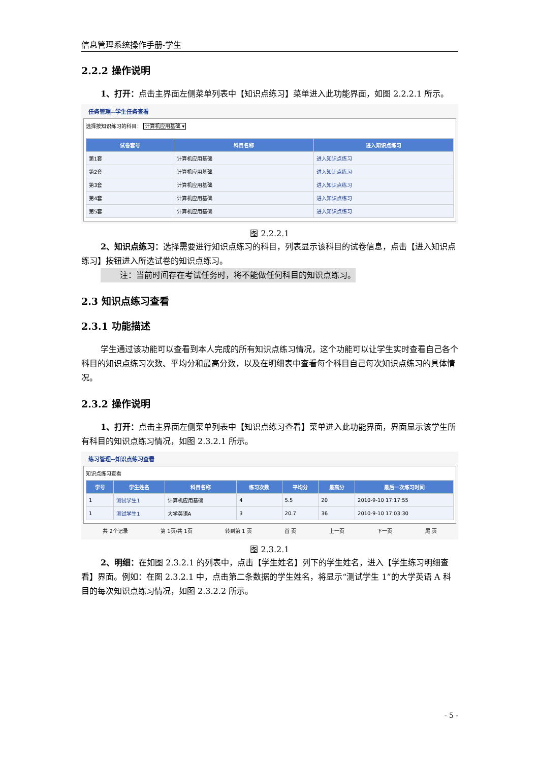信息管理系统操作手册-学生
2.2.2 操作说明
1、打开：点击主界面左侧菜单列表中【知识点练习】菜单进入此功能界面，如图 2.2.2.1 所示。
任务管理--学生任务查看
选择按知识练习的科目： 计算机应用基础 ▾
| 试卷套号 | 科目名称 | 进入知识点练习 |
| --- | --- | --- |
| 第1套 | 计算机应用基础 | 进入知识点练习 |
| 第2套 | 计算机应用基础 | 进入知识点练习 |
| 第3套 | 计算机应用基础 | 进入知识点练习 |
| 第4套 | 计算机应用基础 | 进入知识点练习 |
| 第5套 | 计算机应用基础 | 进入知识点练习 |
图 2.2.2.1
2、知识点练习：选择需要进行知识点练习的科目，列表显示该科目的试卷信息，点击【进入知识点练习】按钮进入所选试卷的知识点练习。
注：当前时间存在考试任务时，将不能做任何科目的知识点练习。
2.3 知识点练习查看
2.3.1 功能描述
学生通过该功能可以查看到本人完成的所有知识点练习情况，这个功能可以让学生实时查看自己各个科目的知识点练习次数、平均分和最高分数，以及在明细表中查看每个科目自己每次知识点练习的具体情况。
2.3.2 操作说明
1、打开：点击主界面左侧菜单列表中【知识点练习查看】菜单进入此功能界面，界面显示该学生所有科目的知识点练习情况，如图 2.3.2.1 所示。
练习管理--知识点练习查看
知识点练习查看
| 学号 | 学生姓名 | 科目名称 | 练习次数 | 平均分 | 最高分 | 最后一次练习时间 |
| --- | --- | --- | --- | --- | --- | --- |
| 1 | 测试学生1 | 计算机应用基础 | 4 | 5.5 | 20 | 2010-9-10 17:17:55 |
| 1 | 测试学生1 | 大学英语A | 3 | 20.7 | 36 | 2010-9-10 17:03:30 |
共 2个记录 第 1页/共 1页 转到第 1 页 首 页 上一页 下一页 尾 页
图 2.3.2.1
2、明细：在如图 2.3.2.1 的列表中，点击【学生姓名】列下的学生姓名，进入【学生练习明细查看】界面。例如：在图 2.3.2.1 中，点击第二条数据的学生姓名，将显示“测试学生 1”的大学英语 A 科目的每次知识点练习情况，如图 2.3.2.2 所示。
- 5 -